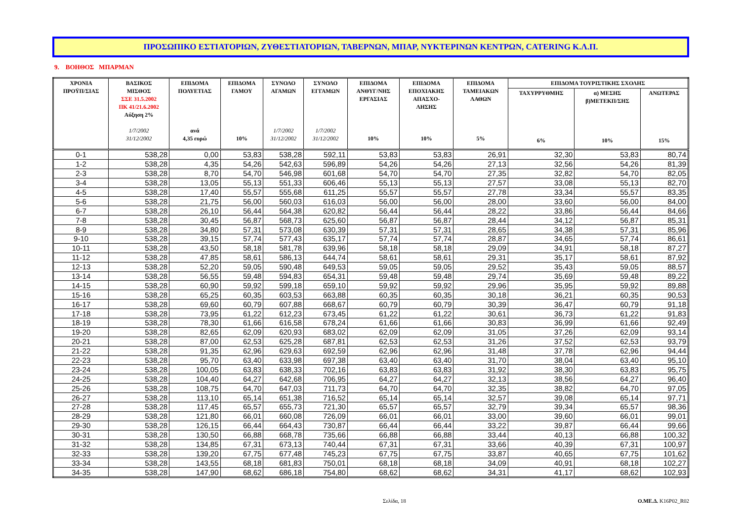ΠΡΟΣΩΠΙΚΟ ΕΣΤΙΑΤΟΡΙΩΝ, ΖΥΘΕΣΤΙΑΤΟΡΙΩΝ, ΤΑΒΕΡΝΩΝ, ΜΠΑΡ, ΝΥΚΤΕΡΙΝΩΝ ΚΕΝΤΡΩΝ, CATERING Κ.Λ.Π.
9. ΒΟΗΘΟΣ ΜΠΑΡΜΑΝ
| ΧΡΟΝΙΑ ΠΡΟΫΠ/ΣΙΑΣ | ΒΑΣΙΚΟΣ ΜΙΣΘΟΣ ΣΣΕ 31.5.2002 ΠΚ 41/21.6.2002 Αύξηση 2% 1/7/2002 31/12/2002 | ΕΠΙΔΟΜΑ ΠΟΛΥΕΤΙΑΣ ανά 4,35 ευρώ | ΕΠΙΔΟΜΑ ΓΑΜΟΥ 10% | ΣΥΝΟΛΟ ΑΓΑΜΩΝ 1/7/2002 31/12/2002 | ΣΥΝΟΛΟ ΕΓΓΑΜΩΝ 1/7/2002 31/12/2002 | ΕΠΙΔΟΜΑ ΑΝΘΥΓ/ΝΗΣ ΕΡΓΑΣΙΑΣ 10% | ΕΠΙΔΟΜΑ ΕΠΟΧΙΑΚΗΣ ΑΠΑΣΧΟ- ΛΗΣΗΣ 10% | ΕΠΙΔΟΜΑ ΤΑΜΕΙΑΚΩΝ ΛΑΘΩΝ 5% | ΕΠΙΔΟΜΑ ΤΟΥΡΙΣΤΙΚΗΣ ΣΧΟΛΗΣ | | |
| --- | --- | --- | --- | --- | --- | --- | --- | --- | --- | --- | --- |
| | | | | | | | | | ΤΑΧΥΡΡΥΘΜΗΣ 6% | α) ΜΕΣΗΣ β)ΜΕΤΕΚΠ/ΣΗΣ 10% | ΑΝΩΤΕΡΑΣ 15% |
| 0-1 | 538,28 | 0,00 | 53,83 | 538,28 | 592,11 | 53,83 | 53,83 | 26,91 | 32,30 | 53,83 | 80,74 |
| 1-2 | 538,28 | 4,35 | 54,26 | 542,63 | 596,89 | 54,26 | 54,26 | 27,13 | 32,56 | 54,26 | 81,39 |
| 2-3 | 538,28 | 8,70 | 54,70 | 546,98 | 601,68 | 54,70 | 54,70 | 27,35 | 32,82 | 54,70 | 82,05 |
| 3-4 | 538,28 | 13,05 | 55,13 | 551,33 | 606,46 | 55,13 | 55,13 | 27,57 | 33,08 | 55,13 | 82,70 |
| 4-5 | 538,28 | 17,40 | 55,57 | 555,68 | 611,25 | 55,57 | 55,57 | 27,78 | 33,34 | 55,57 | 83,35 |
| 5-6 | 538,28 | 21,75 | 56,00 | 560,03 | 616,03 | 56,00 | 56,00 | 28,00 | 33,60 | 56,00 | 84,00 |
| 6-7 | 538,28 | 26,10 | 56,44 | 564,38 | 620,82 | 56,44 | 56,44 | 28,22 | 33,86 | 56,44 | 84,66 |
| 7-8 | 538,28 | 30,45 | 56,87 | 568,73 | 625,60 | 56,87 | 56,87 | 28,44 | 34,12 | 56,87 | 85,31 |
| 8-9 | 538,28 | 34,80 | 57,31 | 573,08 | 630,39 | 57,31 | 57,31 | 28,65 | 34,38 | 57,31 | 85,96 |
| 9-10 | 538,28 | 39,15 | 57,74 | 577,43 | 635,17 | 57,74 | 57,74 | 28,87 | 34,65 | 57,74 | 86,61 |
| 10-11 | 538,28 | 43,50 | 58,18 | 581,78 | 639,96 | 58,18 | 58,18 | 29,09 | 34,91 | 58,18 | 87,27 |
| 11-12 | 538,28 | 47,85 | 58,61 | 586,13 | 644,74 | 58,61 | 58,61 | 29,31 | 35,17 | 58,61 | 87,92 |
| 12-13 | 538,28 | 52,20 | 59,05 | 590,48 | 649,53 | 59,05 | 59,05 | 29,52 | 35,43 | 59,05 | 88,57 |
| 13-14 | 538,28 | 56,55 | 59,48 | 594,83 | 654,31 | 59,48 | 59,48 | 29,74 | 35,69 | 59,48 | 89,22 |
| 14-15 | 538,28 | 60,90 | 59,92 | 599,18 | 659,10 | 59,92 | 59,92 | 29,96 | 35,95 | 59,92 | 89,88 |
| 15-16 | 538,28 | 65,25 | 60,35 | 603,53 | 663,88 | 60,35 | 60,35 | 30,18 | 36,21 | 60,35 | 90,53 |
| 16-17 | 538,28 | 69,60 | 60,79 | 607,88 | 668,67 | 60,79 | 60,79 | 30,39 | 36,47 | 60,79 | 91,18 |
| 17-18 | 538,28 | 73,95 | 61,22 | 612,23 | 673,45 | 61,22 | 61,22 | 30,61 | 36,73 | 61,22 | 91,83 |
| 18-19 | 538,28 | 78,30 | 61,66 | 616,58 | 678,24 | 61,66 | 61,66 | 30,83 | 36,99 | 61,66 | 92,49 |
| 19-20 | 538,28 | 82,65 | 62,09 | 620,93 | 683,02 | 62,09 | 62,09 | 31,05 | 37,26 | 62,09 | 93,14 |
| 20-21 | 538,28 | 87,00 | 62,53 | 625,28 | 687,81 | 62,53 | 62,53 | 31,26 | 37,52 | 62,53 | 93,79 |
| 21-22 | 538,28 | 91,35 | 62,96 | 629,63 | 692,59 | 62,96 | 62,96 | 31,48 | 37,78 | 62,96 | 94,44 |
| 22-23 | 538,28 | 95,70 | 63,40 | 633,98 | 697,38 | 63,40 | 63,40 | 31,70 | 38,04 | 63,40 | 95,10 |
| 23-24 | 538,28 | 100,05 | 63,83 | 638,33 | 702,16 | 63,83 | 63,83 | 31,92 | 38,30 | 63,83 | 95,75 |
| 24-25 | 538,28 | 104,40 | 64,27 | 642,68 | 706,95 | 64,27 | 64,27 | 32,13 | 38,56 | 64,27 | 96,40 |
| 25-26 | 538,28 | 108,75 | 64,70 | 647,03 | 711,73 | 64,70 | 64,70 | 32,35 | 38,82 | 64,70 | 97,05 |
| 26-27 | 538,28 | 113,10 | 65,14 | 651,38 | 716,52 | 65,14 | 65,14 | 32,57 | 39,08 | 65,14 | 97,71 |
| 27-28 | 538,28 | 117,45 | 65,57 | 655,73 | 721,30 | 65,57 | 65,57 | 32,79 | 39,34 | 65,57 | 98,36 |
| 28-29 | 538,28 | 121,80 | 66,01 | 660,08 | 726,09 | 66,01 | 66,01 | 33,00 | 39,60 | 66,01 | 99,01 |
| 29-30 | 538,28 | 126,15 | 66,44 | 664,43 | 730,87 | 66,44 | 66,44 | 33,22 | 39,87 | 66,44 | 99,66 |
| 30-31 | 538,28 | 130,50 | 66,88 | 668,78 | 735,66 | 66,88 | 66,88 | 33,44 | 40,13 | 66,88 | 100,32 |
| 31-32 | 538,28 | 134,85 | 67,31 | 673,13 | 740,44 | 67,31 | 67,31 | 33,66 | 40,39 | 67,31 | 100,97 |
| 32-33 | 538,28 | 139,20 | 67,75 | 677,48 | 745,23 | 67,75 | 67,75 | 33,87 | 40,65 | 67,75 | 101,62 |
| 33-34 | 538,28 | 143,55 | 68,18 | 681,83 | 750,01 | 68,18 | 68,18 | 34,09 | 40,91 | 68,18 | 102,27 |
| 34-35 | 538,28 | 147,90 | 68,62 | 686,18 | 754,80 | 68,62 | 68,62 | 34,31 | 41,17 | 68,62 | 102,93 |
Σελίδα, 18 Ο.ΜΕ.Δ. K16P02_R02